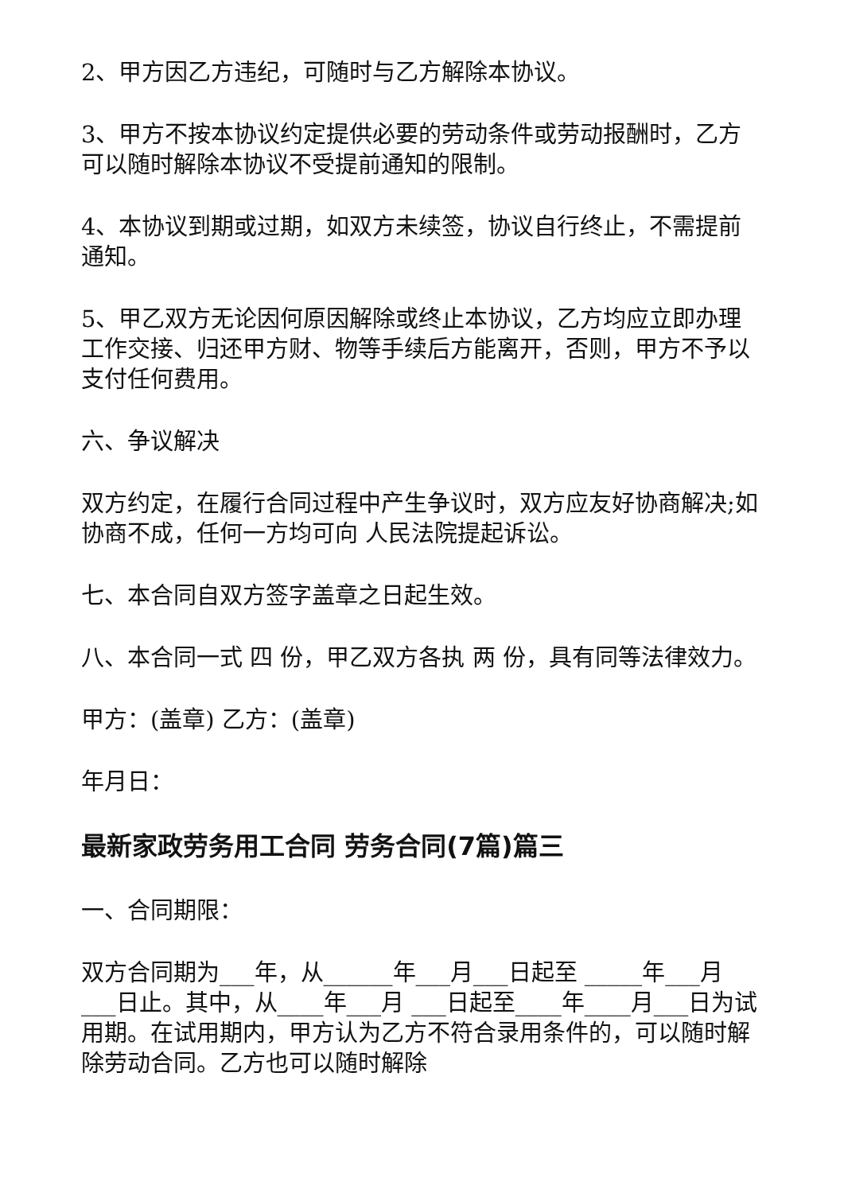2、甲方因乙方违纪，可随时与乙方解除本协议。
3、甲方不按本协议约定提供必要的劳动条件或劳动报酬时，乙方可以随时解除本协议不受提前通知的限制。
4、本协议到期或过期，如双方未续签，协议自行终止，不需提前通知。
5、甲乙双方无论因何原因解除或终止本协议，乙方均应立即办理工作交接、归还甲方财、物等手续后方能离开，否则，甲方不予以支付任何费用。
六、争议解决
双方约定，在履行合同过程中产生争议时，双方应友好协商解决;如协商不成，任何一方均可向 人民法院提起诉讼。
七、本合同自双方签字盖章之日起生效。
八、本合同一式 四 份，甲乙双方各执 两 份，具有同等法律效力。
甲方：(盖章) 乙方：(盖章)
年月日：
最新家政劳务用工合同 劳务合同(7篇)篇三
一、合同期限：
双方合同期为___年，从______年___月___日起至 _____年___月 ___日止。其中，从____年___月 ___日起至____年____月___日为试用期。在试用期内，甲方认为乙方不符合录用条件的，可以随时解除劳动合同。乙方也可以随时解除